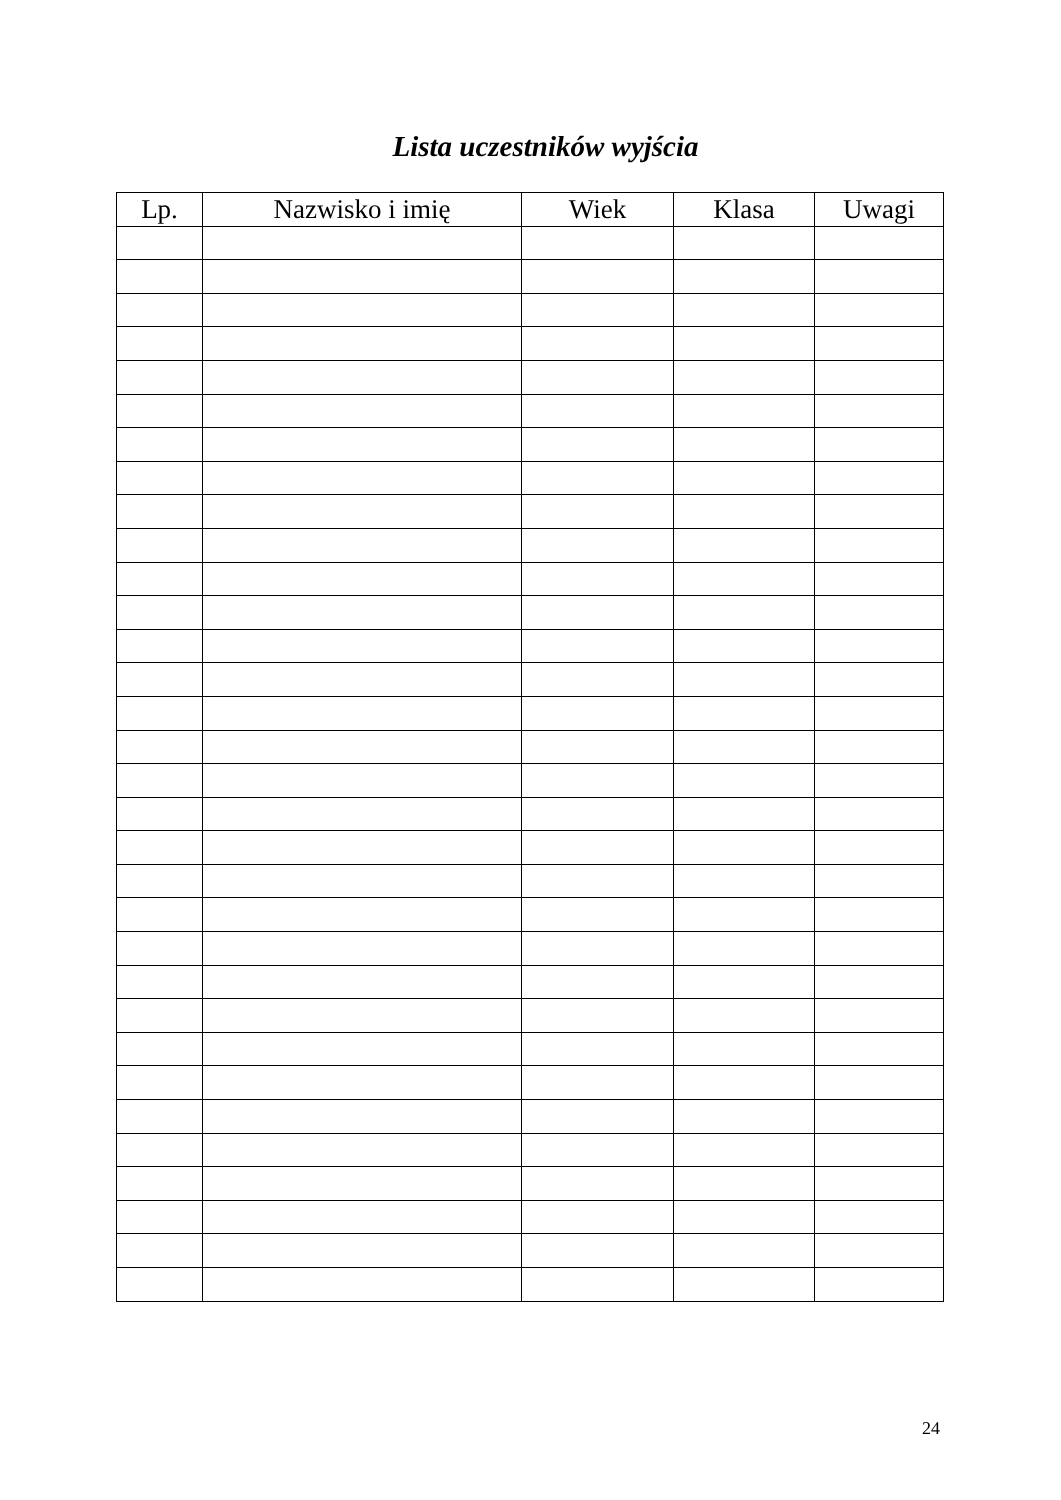Lista uczestników wyjścia
| Lp. | Nazwisko i imię | Wiek | Klasa | Uwagi |
| --- | --- | --- | --- | --- |
24